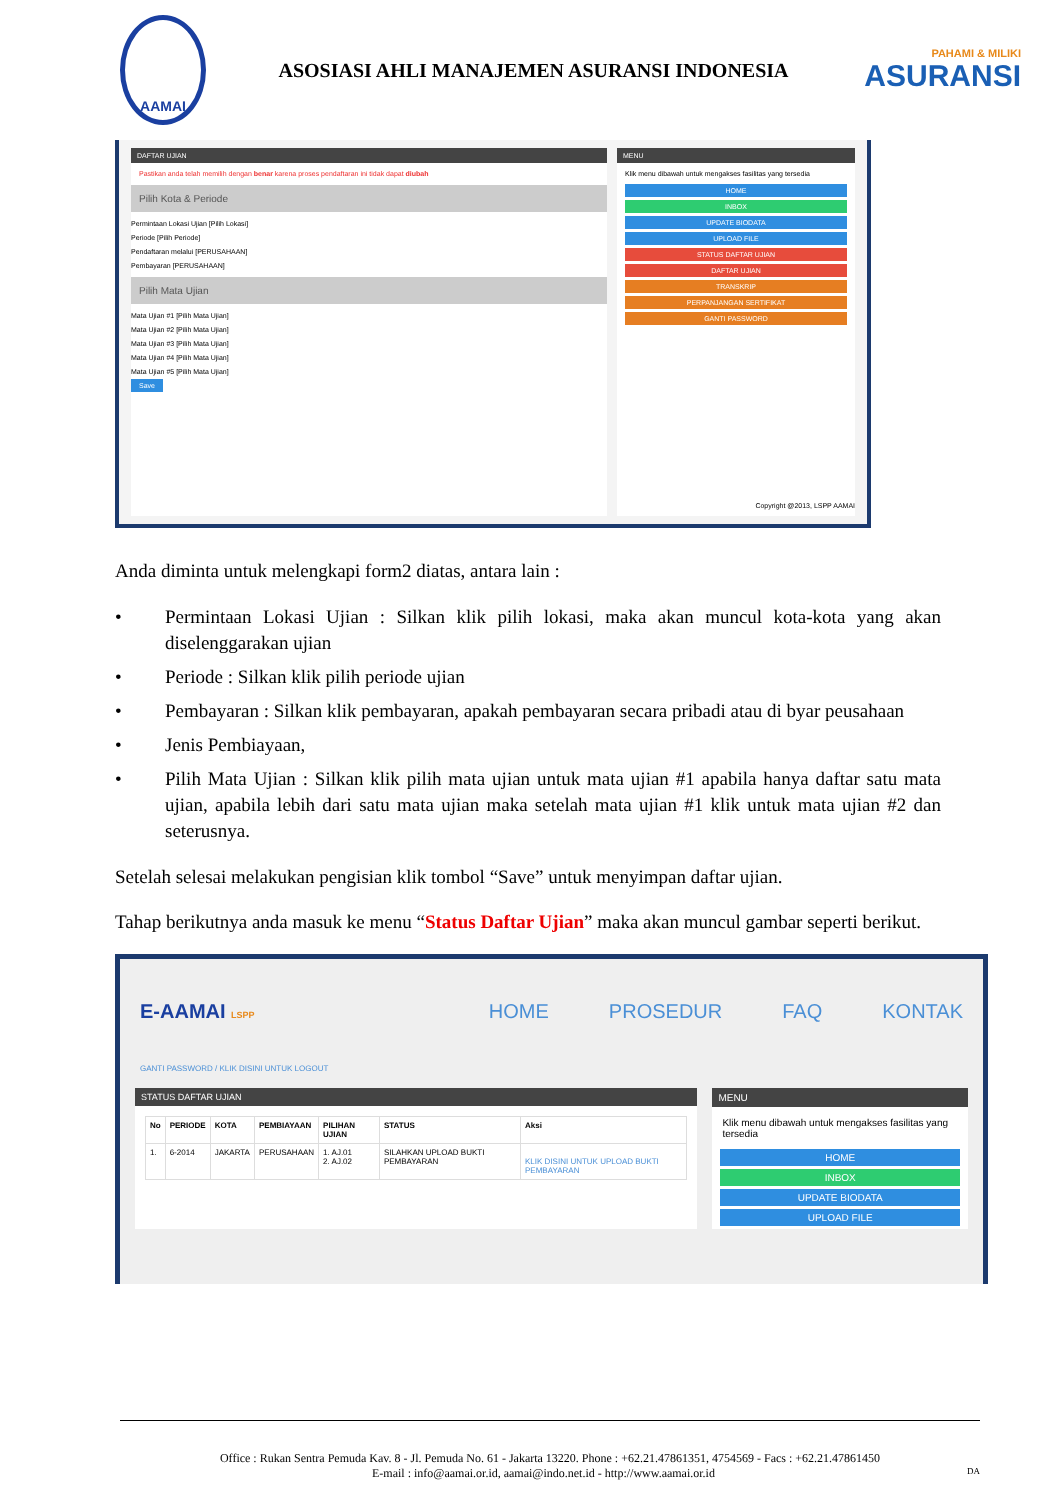AAMAI
ASOSIASI AHLI MANAJEMEN ASURANSI INDONESIA
PAHAMI & MILIKI
ASURANSI
DAFTAR UJIAN
Pastikan anda telah memilih dengan benar karena proses pendaftaran ini tidak dapat diubah
Pilih Kota & Periode
Permintaan Lokasi Ujian [Pilih Lokasi]
Periode [Pilih Periode]
Pendaftaran melalui [PERUSAHAAN]
Pembayaran [PERUSAHAAN]
Pilih Mata Ujian
Mata Ujian #1 [Pilih Mata Ujian]
Mata Ujian #2 [Pilih Mata Ujian]
Mata Ujian #3 [Pilih Mata Ujian]
Mata Ujian #4 [Pilih Mata Ujian]
Mata Ujian #5 [Pilih Mata Ujian]
Save
MENU
Klik menu dibawah untuk mengakses fasilitas yang tersedia
HOME
INBOX
UPDATE BIODATA
UPLOAD FILE
STATUS DAFTAR UJIAN
DAFTAR UJIAN
TRANSKRIP
PERPANJANGAN SERTIFIKAT
GANTI PASSWORD
Copyright @2013, LSPP AAMAI
Anda diminta untuk melengkapi form2 diatas, antara lain :
• Permintaan Lokasi Ujian : Silkan klik pilih lokasi, maka akan muncul kota-kota yang akan diselenggarakan ujian
• Periode : Silkan klik pilih periode ujian
• Pembayaran : Silkan klik pembayaran, apakah pembayaran secara pribadi atau di byar peusahaan
• Jenis Pembiayaan,
• Pilih Mata Ujian : Silkan klik pilih mata ujian untuk mata ujian #1 apabila hanya daftar satu mata ujian, apabila lebih dari satu mata ujian maka setelah mata ujian #1 klik untuk mata ujian #2 dan seterusnya.
Setelah selesai melakukan pengisian klik tombol “Save” untuk menyimpan daftar ujian.
Tahap berikutnya anda masuk ke menu “Status Daftar Ujian” maka akan muncul gambar seperti berikut.
E-AAMAI LSPP HOME PROSEDUR FAQ KONTAK
GANTI PASSWORD / KLIK DISINI UNTUK LOGOUT
STATUS DAFTAR UJIAN
| No | PERIODE | KOTA | PEMBIAYAAN | PILIHAN UJIAN | STATUS | Aksi |
| --- | --- | --- | --- | --- | --- | --- |
| 1. | 6-2014 | JAKARTA | PERUSAHAAN | 1. AJ.01 2. AJ.02 | SILAHKAN UPLOAD BUKTI PEMBAYARAN | KLIK DISINI UNTUK UPLOAD BUKTI PEMBAYARAN |
MENU
Klik menu dibawah untuk mengakses fasilitas yang tersedia
HOME
INBOX
UPDATE BIODATA
UPLOAD FILE
Office : Rukan Sentra Pemuda Kav. 8 - Jl. Pemuda No. 61 - Jakarta 13220. Phone : +62.21.47861351, 4754569 - Facs : +62.21.47861450
E-mail : info@aamai.or.id, aamai@indo.net.id - http://www.aamai.or.id DA